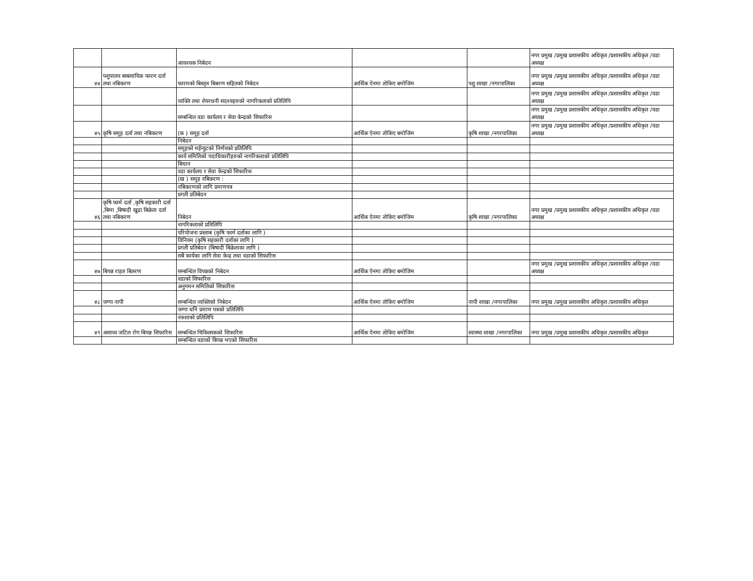| | | आवश्यक निबेदन | | | नगर प्रमुख /प्रमुख प्रशासकीय अधिकृत /प्रशासकीय अधिकृत /वडा अध्यक्ष |
| ४४ | पशुपालन ब्यबसायिक फारम दर्ता तथा नबिकरण | फारमको बिस्तृत बिबरण सहितको निबेदन | आर्थिक ऐनमा तोकिए बमोजिम | पशु शाखा /नगरपालिका | नगर प्रमुख /प्रमुख प्रशासकीय अधिकृत /प्रशासकीय अधिकृत /वडा अध्यक्ष |
| | | व्यक्ति तथा शेयरधनी सदश्यहरुको नागरिकताको प्रतिलिपि | | | नगर प्रमुख /प्रमुख प्रशासकीय अधिकृत /प्रशासकीय अधिकृत /वडा अध्यक्ष |
| | | सम्बन्धित वडा कार्यलय र सेवा केन्द्रको सिफारिस | | | नगर प्रमुख /प्रमुख प्रशासकीय अधिकृत /प्रशासकीय अधिकृत /वडा अध्यक्ष |
| ४५ | कृषि समूह दर्ता तथा नबिकरण | (क ) समूह दर्ता | आर्थिक ऐनमा तोकिए बमोजिम | कृषि शाखा /नगरपालिका | नगर प्रमुख /प्रमुख प्रशासकीय अधिकृत /प्रशासकीय अधिकृत /वडा अध्यक्ष |
| | | निबेदन | | | |
| | | समूहको मईन्युटको निर्णयको प्रतिलिपि | | | |
| | | कार्य समितिको पदाधिकारीहरुको नागरिकताको प्रतिलिपि | | | |
| | | बिधान | | | |
| | | वडा कार्यलय र सेवा केन्द्रको सिफारिस | | | |
| | | (ख ) समुह नबिकरण : | | | |
| | | नबिकरणको लागि प्रमाणपत्र | | | |
| | | प्रगती प्रतिबेदन | | | |
| ४६ | कृषि फार्म दर्ता ,कृषि सहकारी दर्ता ,बिमा ,बिषादी खुद्रा बिक्रेता दर्ता तथा नबिकरण | निबेदन | आर्थिक ऐनमा तोकिए बमोजिम | कृषि शाखा /नगरपालिका | नगर प्रमुख /प्रमुख प्रशासकीय अधिकृत /प्रशासकीय अधिकृत /वडा अध्यक्ष |
| | | नागरिकताको प्रतिलिपि | | | |
| | | परियोजना प्रस्ताब (कृषि फार्म दर्ताका लागि ) | | | |
| | | विनियम (कृषि सहकारी दर्ताका लागि ) | | | |
| | | प्रगती प्रतिबेदन (बिषादी बिक्रेताका लागि ) | | | |
| | | सबै कार्यका लागि सेवा केन्द्र तथा वडाको सिफारिस | | | |
| ४७ | बिपन्न राहत बितरण | सम्बन्धित विपन्नको निबेदन | आर्थिक ऐनमा तोकिए बमोजिम | | नगर प्रमुख /प्रमुख प्रशासकीय अधिकृत /प्रशासकीय अधिकृत /वडा अध्यक्ष |
| | | वडाको सिफारिस | | | |
| | | अनुगमन समितिको सिफारिस | | | |
| ४८ | जग्गा नापी | सम्बन्धित व्यक्तिको निबेदन | आर्थिक ऐनमा तोकिए बमोजिम | नापी शाखा /नगरपालिका | नगर प्रमुख /प्रमुख प्रशासकीय अधिकृत /प्रशासकीय अधिकृत |
| | | जग्गा धनि प्रमाण पत्रको प्रतिलिपि | | | |
| | | नक्शाको प्रतिलिपि | | | |
| ४९ | असाध्य जटिल रोग बिपन्न सिफारिस | सम्बन्धित चिकित्सकको सिफारिस | आर्थिक ऐनमा तोकिए बमोजिम | स्वास्थ्य शाखा /नगरपालिका | नगर प्रमुख /प्रमुख प्रशासकीय अधिकृत /प्रशासकीय अधिकृत |
| | | सम्बन्धित वडाको बिपन्न भएको सिफारिस | | | |